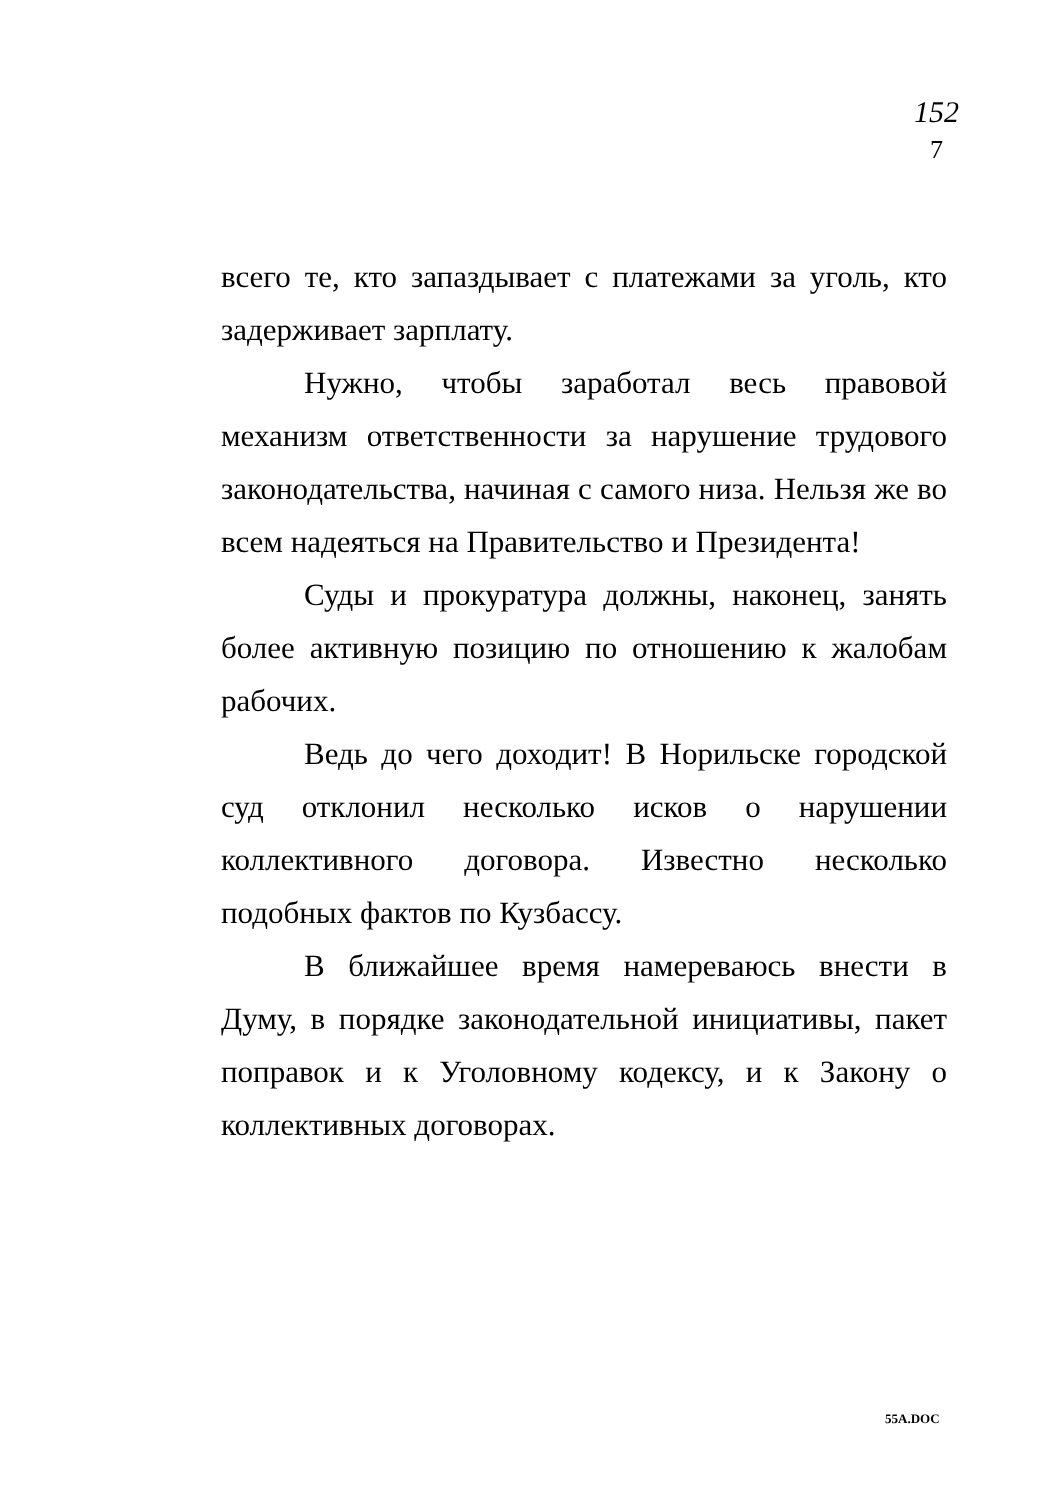152
7
всего те, кто запаздывает с платежами за уголь, кто задерживает зарплату.
Нужно, чтобы заработал весь правовой механизм ответственности за нарушение трудового законодательства, начиная с самого низа. Нельзя же во всем надеяться на Правительство и Президента!
Суды и прокуратура должны, наконец, занять более активную позицию по отношению к жалобам рабочих.
Ведь до чего доходит! В Норильске городской суд отклонил несколько исков о нарушении коллективного договора. Известно несколько подобных фактов по Кузбассу.
В ближайшее время намереваюсь внести в Думу, в порядке законодательной инициативы, пакет поправок и к Уголовному кодексу, и к Закону о коллективных договорах.
55A.DOC